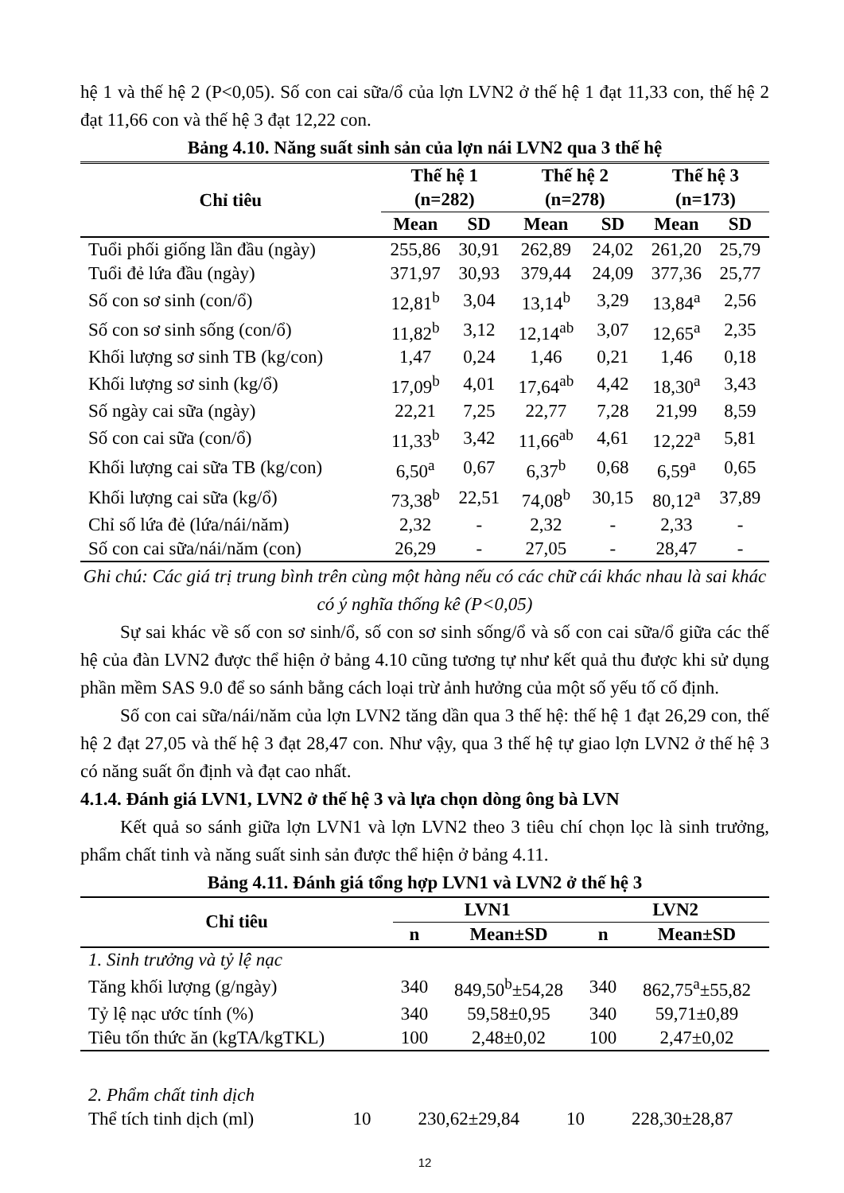hệ 1 và thế hệ 2 (P<0,05). Số con cai sữa/ổ của lợn LVN2 ở thế hệ 1 đạt 11,33 con, thế hệ 2 đạt 11,66 con và thế hệ 3 đạt 12,22 con.
Bảng 4.10. Năng suất sinh sản của lợn nái LVN2 qua 3 thế hệ
| Chỉ tiêu | Thế hệ 1 (n=282) | | Thế hệ 2 (n=278) | | Thế hệ 3 (n=173) | |
| --- | --- | --- | --- | --- | --- | --- |
| | Mean | SD | Mean | SD | Mean | SD |
| Tuổi phối giống lần đầu (ngày) | 255,86 | 30,91 | 262,89 | 24,02 | 261,20 | 25,79 |
| Tuổi đẻ lứa đầu (ngày) | 371,97 | 30,93 | 379,44 | 24,09 | 377,36 | 25,77 |
| Số con sơ sinh (con/ổ) | 12,81<sup>b</sup> | 3,04 | 13,14<sup>b</sup> | 3,29 | 13,84<sup>a</sup> | 2,56 |
| Số con sơ sinh sống (con/ổ) | 11,82<sup>b</sup> | 3,12 | 12,14<sup>ab</sup> | 3,07 | 12,65<sup>a</sup> | 2,35 |
| Khối lượng sơ sinh TB (kg/con) | 1,47 | 0,24 | 1,46 | 0,21 | 1,46 | 0,18 |
| Khối lượng sơ sinh (kg/ổ) | 17,09<sup>b</sup> | 4,01 | 17,64<sup>ab</sup> | 4,42 | 18,30<sup>a</sup> | 3,43 |
| Số ngày cai sữa (ngày) | 22,21 | 7,25 | 22,77 | 7,28 | 21,99 | 8,59 |
| Số con cai sữa (con/ổ) | 11,33<sup>b</sup> | 3,42 | 11,66<sup>ab</sup> | 4,61 | 12,22<sup>a</sup> | 5,81 |
| Khối lượng cai sữa TB (kg/con) | 6,50<sup>a</sup> | 0,67 | 6,37<sup>b</sup> | 0,68 | 6,59<sup>a</sup> | 0,65 |
| Khối lượng cai sữa (kg/ổ) | 73,38<sup>b</sup> | 22,51 | 74,08<sup>b</sup> | 30,15 | 80,12<sup>a</sup> | 37,89 |
| Chỉ số lứa đẻ (lứa/nái/năm) | 2,32 | - | 2,32 | - | 2,33 | - |
| Số con cai sữa/nái/năm (con) | 26,29 | - | 27,05 | - | 28,47 | - |
Ghi chú: Các giá trị trung bình trên cùng một hàng nếu có các chữ cái khác nhau là sai khác có ý nghĩa thống kê (P<0,05)
Sự sai khác về số con sơ sinh/ổ, số con sơ sinh sống/ổ và số con cai sữa/ổ giữa các thế hệ của đàn LVN2 được thể hiện ở bảng 4.10 cũng tương tự như kết quả thu được khi sử dụng phần mềm SAS 9.0 để so sánh bằng cách loại trừ ảnh hưởng của một số yếu tố cố định.
Số con cai sữa/nái/năm của lợn LVN2 tăng dần qua 3 thế hệ: thế hệ 1 đạt 26,29 con, thế hệ 2 đạt 27,05 và thế hệ 3 đạt 28,47 con. Như vậy, qua 3 thế hệ tự giao lợn LVN2 ở thế hệ 3 có năng suất ổn định và đạt cao nhất.
4.1.4. Đánh giá LVN1, LVN2 ở thế hệ 3 và lựa chọn dòng ông bà LVN
Kết quả so sánh giữa lợn LVN1 và lợn LVN2 theo 3 tiêu chí chọn lọc là sinh trưởng, phẩm chất tinh và năng suất sinh sản được thể hiện ở bảng 4.11.
Bảng 4.11. Đánh giá tổng hợp LVN1 và LVN2 ở thế hệ 3
| Chỉ tiêu | LVN1 | | LVN2 | |
| --- | --- | --- | --- | --- |
| | n | Mean±SD | n | Mean±SD |
| 1. Sinh trưởng và tỷ lệ nạc | | | | |
| Tăng khối lượng (g/ngày) | 340 | 849,50<sup>b</sup>±54,28 | 340 | 862,75<sup>a</sup>±55,82 |
| Tỷ lệ nạc ước tính (%) | 340 | 59,58±0,95 | 340 | 59,71±0,89 |
| Tiêu tốn thức ăn (kgTA/kgTKL) | 100 | 2,48±0,02 | 100 | 2,47±0,02 |
| 2. Phẩm chất tinh dịch | | | | |
| Thể tích tinh dịch (ml) | 10 | 230,62±29,84 | 10 | 228,30±28,87 |
12